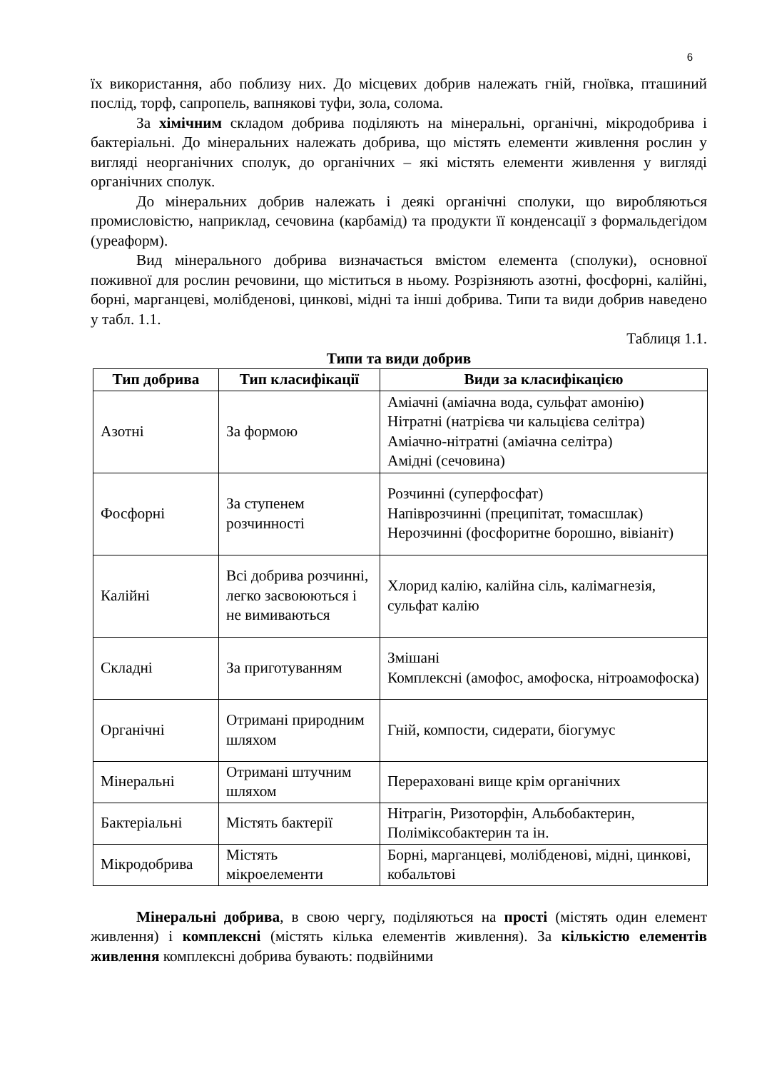6
їх використання, або поблизу них. До місцевих добрив належать гній, гноївка, пташиний послід, торф, сапропель, вапнякові туфи, зола, солома.
За хімічним складом добрива поділяють на мінеральні, органічні, мікродобрива і бактеріальні. До мінеральних належать добрива, що містять елементи живлення рослин у вигляді неорганічних сполук, до органічних – які містять елементи живлення у вигляді органічних сполук.
До мінеральних добрив належать і деякі органічні сполуки, що виробляються промисловістю, наприклад, сечовина (карбамід) та продукти її конденсації з формальдегідом (уреаформ).
Вид мінерального добрива визначається вмістом елемента (сполуки), основної поживної для рослин речовини, що міститься в ньому. Розрізняють азотні, фосфорні, калійні, борні, марганцеві, молібденові, цинкові, мідні та інші добрива. Типи та види добрив наведено у табл. 1.1.
Таблиця 1.1.
Типи та види добрив
| Тип добрива | Тип класифікації | Види за класифікацією |
| --- | --- | --- |
| Азотні | За формою | Аміачні (аміачна вода, сульфат амонію) Нітратні (натрієва чи кальцієва селітра) Аміачно-нітратні (аміачна селітра) Амідні (сечовина) |
| Фосфорні | За ступенем розчинності | Розчинні (суперфосфат) Напіврозчинні (преципітат, томасшлак) Нерозчинні (фосфоритне борошно, вівіаніт) |
| Калійні | Всі добрива розчинні, легко засвоюються і не вимиваються | Хлорид калію, калійна сіль, калімагнезія, сульфат калію |
| Складні | За приготуванням | Змішані Комплексні (амофос, амофоска, нітроамофоска) |
| Органічні | Отримані природним шляхом | Гній, компости, сидерати, біогумус |
| Мінеральні | Отримані штучним шляхом | Перераховані вище крім органічних |
| Бактеріальні | Містять бактерії | Нітрагін, Ризоторфін, Альбобактерин, Поліміксобактерин та ін. |
| Мікродобрива | Містять мікроелементи | Борні, марганцеві, молібденові, мідні, цинкові, кобальтові |
Мінеральні добрива, в свою чергу, поділяються на прості (містять один елемент живлення) і комплексні (містять кілька елементів живлення). За кількістю елементів живлення комплексні добрива бувають: подвійними